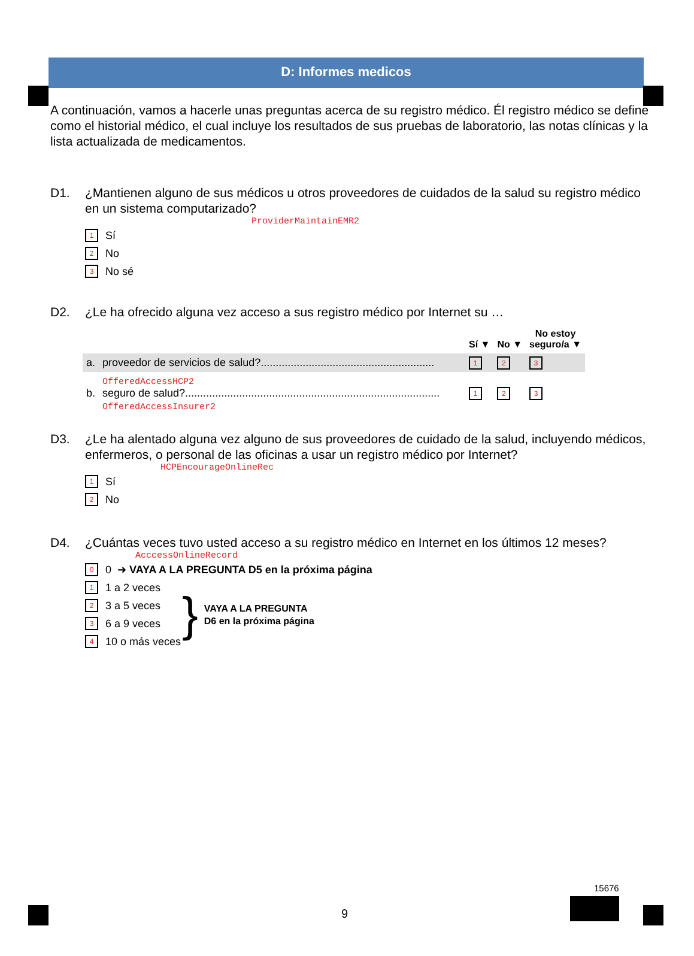D: Informes medicos
A continuación, vamos a hacerle unas preguntas acerca de su registro médico. Él registro médico se define como el historial médico, el cual incluye los resultados de sus pruebas de laboratorio, las notas clínicas y la lista actualizada de medicamentos.
D1. ¿Mantienen alguno de sus médicos u otros proveedores de cuidados de la salud su registro médico en un sistema computarizado?
ProviderMaintainEMR2
1 Sí
2 No
3 No sé
D2. ¿Le ha ofrecido alguna vez acceso a sus registro médico por Internet su …
| | | Sí ▼ | No ▼ | No estoy seguro/a ▼ |
| --- | --- | --- | --- | --- |
| a. | proveedor de servicios de salud?.......................................................... | 1 | 2 | 3 |
| b. | OfferedAccessHCP2 seguro de salud?..................................................................................... OfferedAccessInsurer2 | 1 | 2 | 3 |
D3. ¿Le ha alentado alguna vez alguno de sus proveedores de cuidado de la salud, incluyendo médicos, enfermeros, o personal de las oficinas a usar un registro médico por Internet?
HCPEncourageOnlineRec
1 Sí
2 No
D4. ¿Cuántas veces tuvo usted acceso a su registro médico en Internet en los últimos 12 meses?
AcccessOnlineRecord
0 0 ➜ VAYA A LA PREGUNTA D5 en la próxima página
1 1 a 2 veces
2 3 a 5 veces
3 6 a 9 veces
4 10 o más veces
}
VAYA A LA PREGUNTA
D6 en la próxima página
15676
9